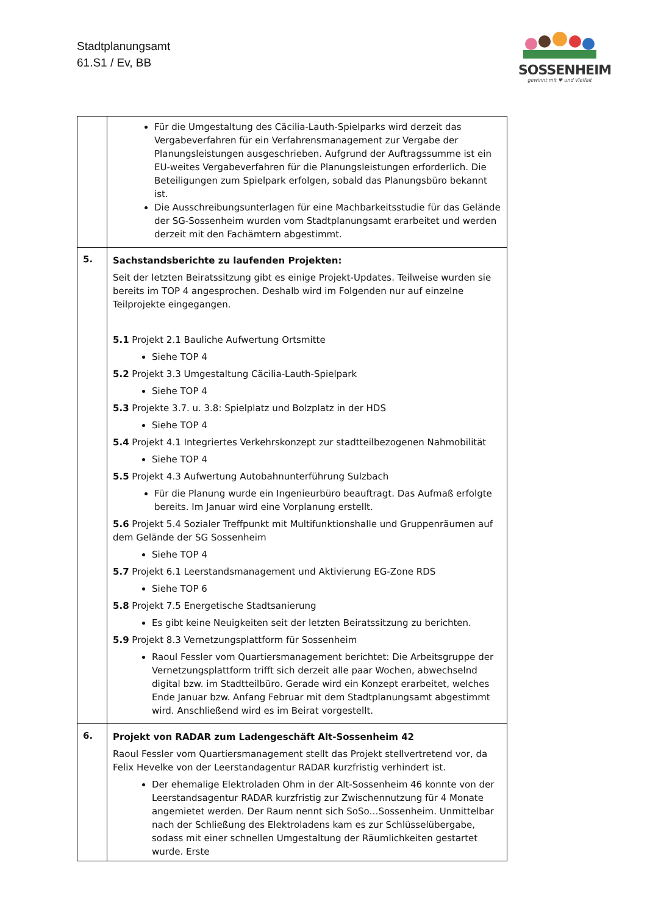Stadtplanungsamt
61.S1 / Ev, BB
SOSSENHEIM
gewinnt mit ♥ und Vielfalt
| | Für die Umgestaltung des Cäcilia-Lauth-Spielparks wird derzeit das Vergabeverfahren für ein Verfahrensmanagement zur Vergabe der Planungsleistungen ausgeschrieben. Aufgrund der Auftragssumme ist ein EU-weites Vergabeverfahren für die Planungsleistungen erforderlich. Die Beteiligungen zum Spielpark erfolgen, sobald das Planungsbüro bekannt ist. Die Ausschreibungsunterlagen für eine Machbarkeitsstudie für das Gelände der SG-Sossenheim wurden vom Stadtplanungsamt erarbeitet und werden derzeit mit den Fachämtern abgestimmt. |
| 5. | Sachstandsberichte zu laufenden Projekten: Seit der letzten Beiratssitzung gibt es einige Projekt-Updates. Teilweise wurden sie bereits im TOP 4 angesprochen. Deshalb wird im Folgenden nur auf einzelne Teilprojekte eingegangen. 5.1 Projekt 2.1 Bauliche Aufwertung Ortsmitte Siehe TOP 4 5.2 Projekt 3.3 Umgestaltung Cäcilia-Lauth-Spielpark Siehe TOP 4 5.3 Projekte 3.7. u. 3.8: Spielplatz und Bolzplatz in der HDS Siehe TOP 4 5.4 Projekt 4.1 Integriertes Verkehrskonzept zur stadtteilbezogenen Nahmobilität Siehe TOP 4 5.5 Projekt 4.3 Aufwertung Autobahnunterführung Sulzbach Für die Planung wurde ein Ingenieurbüro beauftragt. Das Aufmaß erfolgte bereits. Im Januar wird eine Vorplanung erstellt. 5.6 Projekt 5.4 Sozialer Treffpunkt mit Multifunktionshalle und Gruppenräumen auf dem Gelände der SG Sossenheim Siehe TOP 4 5.7 Projekt 6.1 Leerstandsmanagement und Aktivierung EG-Zone RDS Siehe TOP 6 5.8 Projekt 7.5 Energetische Stadtsanierung Es gibt keine Neuigkeiten seit der letzten Beiratssitzung zu berichten. 5.9 Projekt 8.3 Vernetzungsplattform für Sossenheim Raoul Fessler vom Quartiersmanagement berichtet: Die Arbeitsgruppe der Vernetzungsplattform trifft sich derzeit alle paar Wochen, abwechselnd digital bzw. im Stadtteilbüro. Gerade wird ein Konzept erarbeitet, welches Ende Januar bzw. Anfang Februar mit dem Stadtplanungsamt abgestimmt wird. Anschließend wird es im Beirat vorgestellt. |
| 6. | Projekt von RADAR zum Ladengeschäft Alt-Sossenheim 42 Raoul Fessler vom Quartiersmanagement stellt das Projekt stellvertretend vor, da Felix Hevelke von der Leerstandagentur RADAR kurzfristig verhindert ist. Der ehemalige Elektroladen Ohm in der Alt-Sossenheim 46 konnte von der Leerstandsagentur RADAR kurzfristig zur Zwischennutzung für 4 Monate angemietet werden. Der Raum nennt sich SoSo…Sossenheim. Unmittelbar nach der Schließung des Elektroladens kam es zur Schlüsselübergabe, sodass mit einer schnellen Umgestaltung der Räumlichkeiten gestartet wurde. Erste |